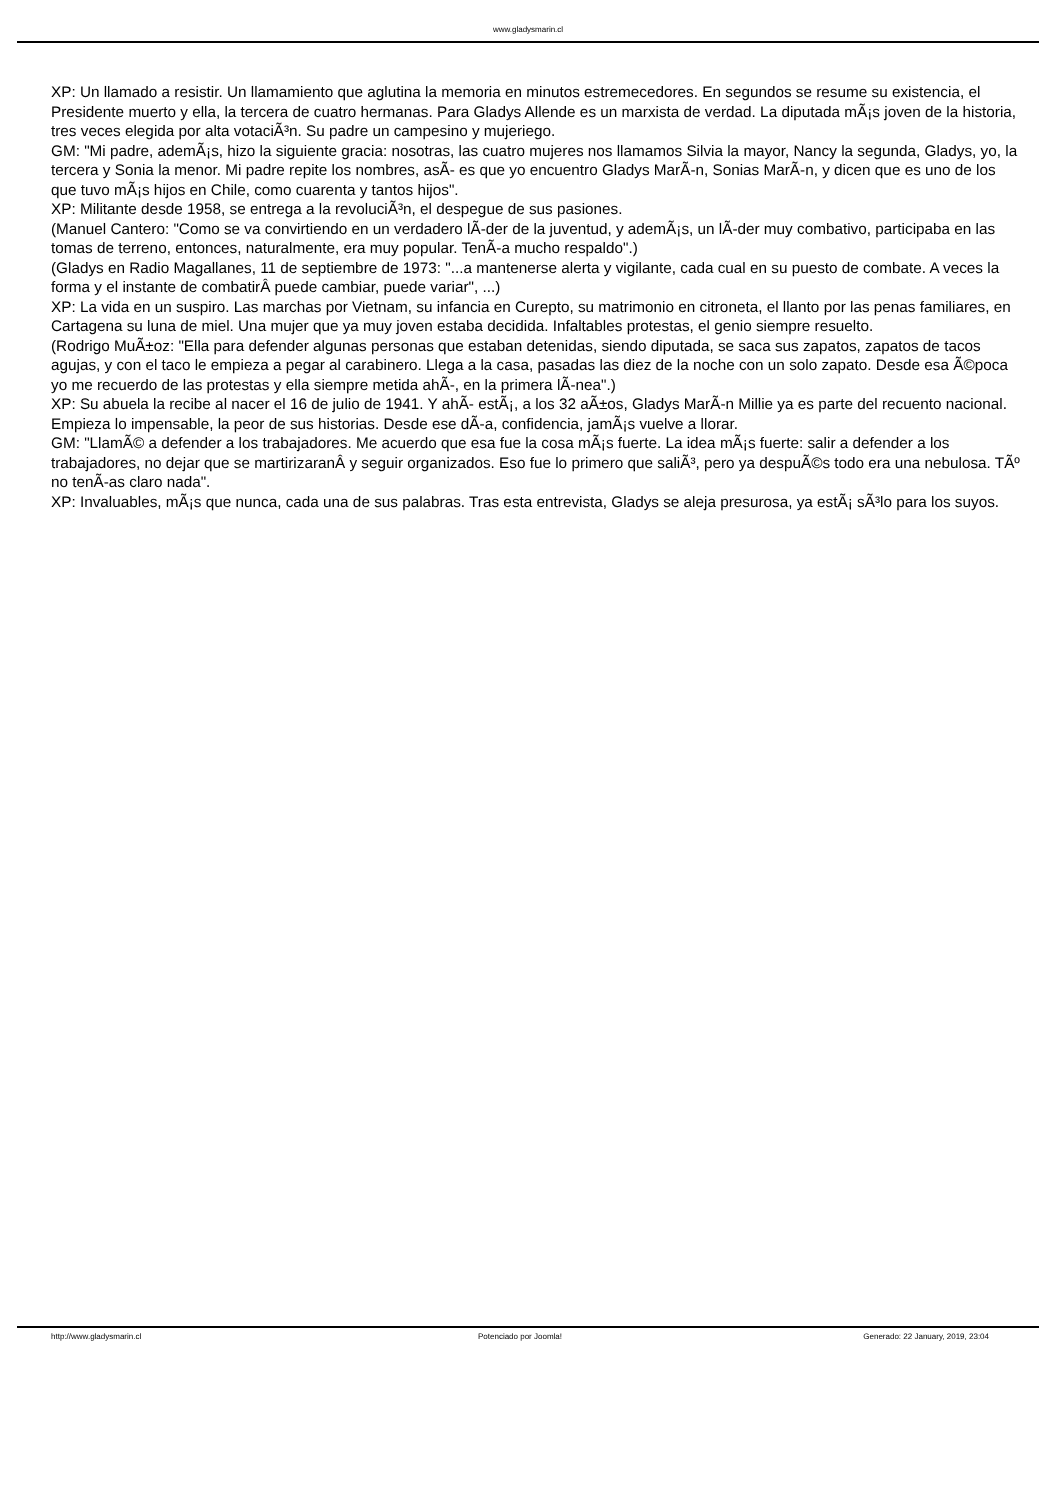www.gladysmarin.cl
XP: Un llamado a resistir. Un llamamiento que aglutina la memoria en minutos estremecedores. En segundos se resume su existencia, el Presidente muerto y ella, la tercera de cuatro hermanas. Para Gladys Allende es un marxista de verdad. La diputada mÃ¡s joven de la historia, tres veces elegida por alta votaciÃ³n. Su padre un campesino y mujeriego.
GM: "Mi padre, ademÃ¡s, hizo la siguiente gracia: nosotras, las cuatro mujeres nos llamamos Silvia la mayor, Nancy la segunda, Gladys, yo, la tercera y Sonia la menor. Mi padre repite los nombres, asÃ- es que yo encuentro Gladys MarÃ-n, Sonias MarÃ-n, y dicen que es uno de los que tuvo mÃ¡s hijos en Chile, como cuarenta y tantos hijos".
XP: Militante desde 1958, se entrega a la revoluciÃ³n, el despegue de sus pasiones.
(Manuel Cantero: "Como se va convirtiendo en un verdadero lÃ-der de la juventud, y ademÃ¡s, un lÃ-der muy combativo, participaba en las tomas de terreno, entonces, naturalmente, era muy popular. TenÃ-a mucho respaldo".)
(Gladys en Radio Magallanes, 11 de septiembre de 1973: "...a mantenerse alerta y vigilante, cada cual en su puesto de combate. A veces la forma y el instante de combatirÂ puede cambiar, puede variar", ...)
XP: La vida en un suspiro. Las marchas por Vietnam, su infancia en Curepto, su matrimonio en citroneta, el llanto por las penas familiares, en Cartagena su luna de miel. Una mujer que ya muy joven estaba decidida. Infaltables protestas, el genio siempre resuelto.
(Rodrigo MuÃ±oz: "Ella para defender algunas personas que estaban detenidas, siendo diputada, se saca sus zapatos, zapatos de tacos agujas, y con el taco le empieza a pegar al carabinero. Llega a la casa, pasadas las diez de la noche con un solo zapato. Desde esa Ã©poca yo me recuerdo de las protestas y ella siempre metida ahÃ-, en la primera lÃ-nea".)
XP: Su abuela la recibe al nacer el 16 de julio de 1941. Y ahÃ- estÃ¡, a los 32 aÃ±os, Gladys MarÃ-n Millie ya es parte del recuento nacional. Empieza lo impensable, la peor de sus historias. Desde ese dÃ-a, confidencia, jamÃ¡s vuelve a llorar.
GM: "LlamÃ© a defender a los trabajadores. Me acuerdo que esa fue la cosa mÃ¡s fuerte. La idea mÃ¡s fuerte: salir a defender a los trabajadores, no dejar que se martirizaranÂ y seguir organizados. Eso fue lo primero que saliÃ³, pero ya despuÃ©s todo era una nebulosa. TÃº no tenÃ-as claro nada".
XP: Invaluables, mÃ¡s que nunca, cada una de sus palabras. Tras esta entrevista, Gladys se aleja presurosa, ya estÃ¡ sÃ³lo para los suyos.
http://www.gladysmarin.cl Potenciado por Joomla! Generado: 22 January, 2019, 23:04